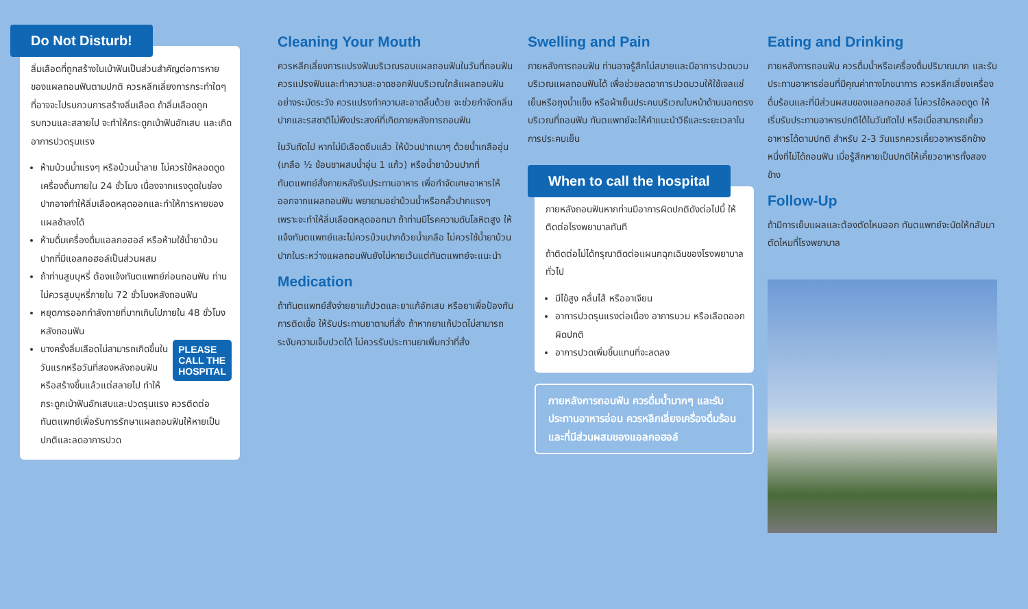Do Not Disturb!
ลิ่มเลือดที่ถูกสร้างในเบ้าฟันเป็นส่วนสำคัญต่อการหายของแผลถอนฟันตามปกติ ควรหลีกเลี่ยงการกระทำใดๆ ที่อาจจะไปรบกวนการสร้างลิ่มเลือด ถ้าลิ่มเลือดถูกรบกวนและสลายไป จะทำให้กระดูกเบ้าฟันอักเสบ และเกิดอาการปวดรุนแรง
ห้ามบ้วนน้ำแรงๆ หรือบ้วนน้ำลาย ไม่ควรใช้หลอดดูดเครื่องดื่มภายใน 24 ชั่วโมง เนื่องจากแรงดูดในช่องปากอาจทำให้ลิ่มเลือดหลุดออกและทำให้การหายของแผลช้าลงได้
ห้ามดื่มเครื่องดื่มแอลกอฮอล์ หรือห้ามใช้น้ำยาบ้วนปากที่มีแอลกอฮอล์เป็นส่วนผสม
ถ้าท่านสูบบุหรี่ ต้องแจ้งทันตแพทย์ก่อนถอนฟัน ท่านไม่ควรสูบบุหรี่ภายใน 72 ชั่วโมงหลังถอนฟัน
หยุดการออกกำลังกายที่มากเกินไปภายใน 48 ชั่วโมงหลังถอนฟัน
PLEASE
CALL THE
HOSPITAL บางครั้งลิ่มเลือดไม่สามารถเกิดขึ้นในวันแรกหรือวันที่สองหลังถอนฟัน หรือสร้างขึ้นแล้วแต่สลายไป ทำให้กระดูกเบ้าฟันอักเสบและปวดรุนแรง ควรติดต่อทันตแพทย์เพื่อรับการรักษาแผลถอนฟันให้หายเป็นปกติและลดอาการปวด
Cleaning Your Mouth
ควรหลีกเลี่ยงการแปรงฟันบริเวณรอบแผลถอนฟันในวันที่ถอนฟัน ควรแปรงฟันและทำความสะอาดซอกฟันบริเวณใกล้แผลถอนฟันอย่างระมัดระวัง ควรแปรงทำความสะอาดลิ้นด้วย จะช่วยกำจัดกลิ่นปากและรสชาติไม่พึงประสงค์ที่เกิดภายหลังการถอนฟัน
ในวันถัดไป หากไม่มีเลือดซึมแล้ว ให้บ้วนปากเบาๆ ด้วยน้ำเกลืออุ่น (เกลือ ½ ช้อนชาผสมน้ำอุ่น 1 แก้ว) หรือน้ำยาบ้วนปากที่ทันตแพทย์สั่งภายหลังรับประทานอาหาร เพื่อกำจัดเศษอาหารให้ออกจากแผลถอนฟัน พยายามอย่าบ้วนน้ำหรือกลั้วปากแรงๆ เพราะจะทำให้ลิ่มเลือดหลุดออกมา ถ้าท่านมีโรคความดันโลหิตสูง ให้แจ้งทันตแพทย์และไม่ควรบ้วนปากด้วยน้ำเกลือ ไม่ควรใช้น้ำยาบ้วนปากในระหว่างแผลถอนฟันยังไม่หายเว้นแต่ทันตแพทย์จะแนะนำ
Medication
ถ้าทันตแพทย์สั่งจ่ายยาแก้ปวดและยาแก้อักเสบ หรือยาเพื่อป้องกันการติดเชื้อ ให้รับประทานยาตามที่สั่ง ถ้าหากยาแก้ปวดไม่สามารถระงับความเจ็บปวดได้ ไม่ควรรับประทานยาเพิ่มกว่าที่สั่ง
Swelling and Pain
ภายหลังการถอนฟัน ท่านอาจรู้สึกไม่สบายและมีอาการปวดบวมบริเวณแผลถอนฟันได้ เพื่อช่วยลดอาการปวดบวมให้ใช้เจลแช่เย็นหรือถุงน้ำแข็ง หรือผ้าเย็นประคบบริเวณใบหน้าด้านนอกตรงบริเวณที่ถอนฟัน ทันตแพทย์จะให้คำแนะนำวิธีและระยะเวลาในการประคบเย็น
When to call the hospital
ภายหลังถอนฟันหากท่านมีอาการผิดปกติดังต่อไปนี้ ให้ติดต่อโรงพยาบาลทันที
ถ้าติดต่อไม่ได้กรุณาติดต่อแผนกฉุกเฉินของโรงพยาบาลทั่วไป
มีไข้สูง คลื่นไส้ หรืออาเจียน
อาการปวดรุนแรงต่อเนื่อง อาการบวม หรือเลือดออกผิดปกติ
อาการปวดเพิ่มขึ้นแทนที่จะลดลง
ภายหลังการถอนฟัน ควรดื่มน้ำมากๆ และรับประทานอาหารอ่อน ควรหลีกเลี่ยงเครื่องดื่มร้อนและที่มีส่วนผสมของแอลกอฮอล์
Eating and Drinking
ภายหลังการถอนฟัน ควรดื่มน้ำหรือเครื่องดื่มปริมาณมาก และรับประทานอาหารอ่อนที่มีคุณค่าทางโภชนาการ ควรหลีกเลี่ยงเครื่องดื่มร้อนและที่มีส่วนผสมของแอลกอฮอล์ ไม่ควรใช้หลอดดูด ให้เริ่มรับประทานอาหารปกติได้ในวันถัดไป หรือเมื่อสามารถเคี้ยวอาหารได้ตามปกติ สำหรับ 2-3 วันแรกควรเคี้ยวอาหารอีกข้างหนึ่งที่ไม่ได้ถอนฟัน เมื่อรู้สึกหายเป็นปกติให้เคี้ยวอาหารทั้งสองข้าง
Follow-Up
ถ้ามีการเย็บแผลและต้องตัดไหมออก ทันตแพทย์จะนัดให้กลับมาตัดไหมที่โรงพยาบาล